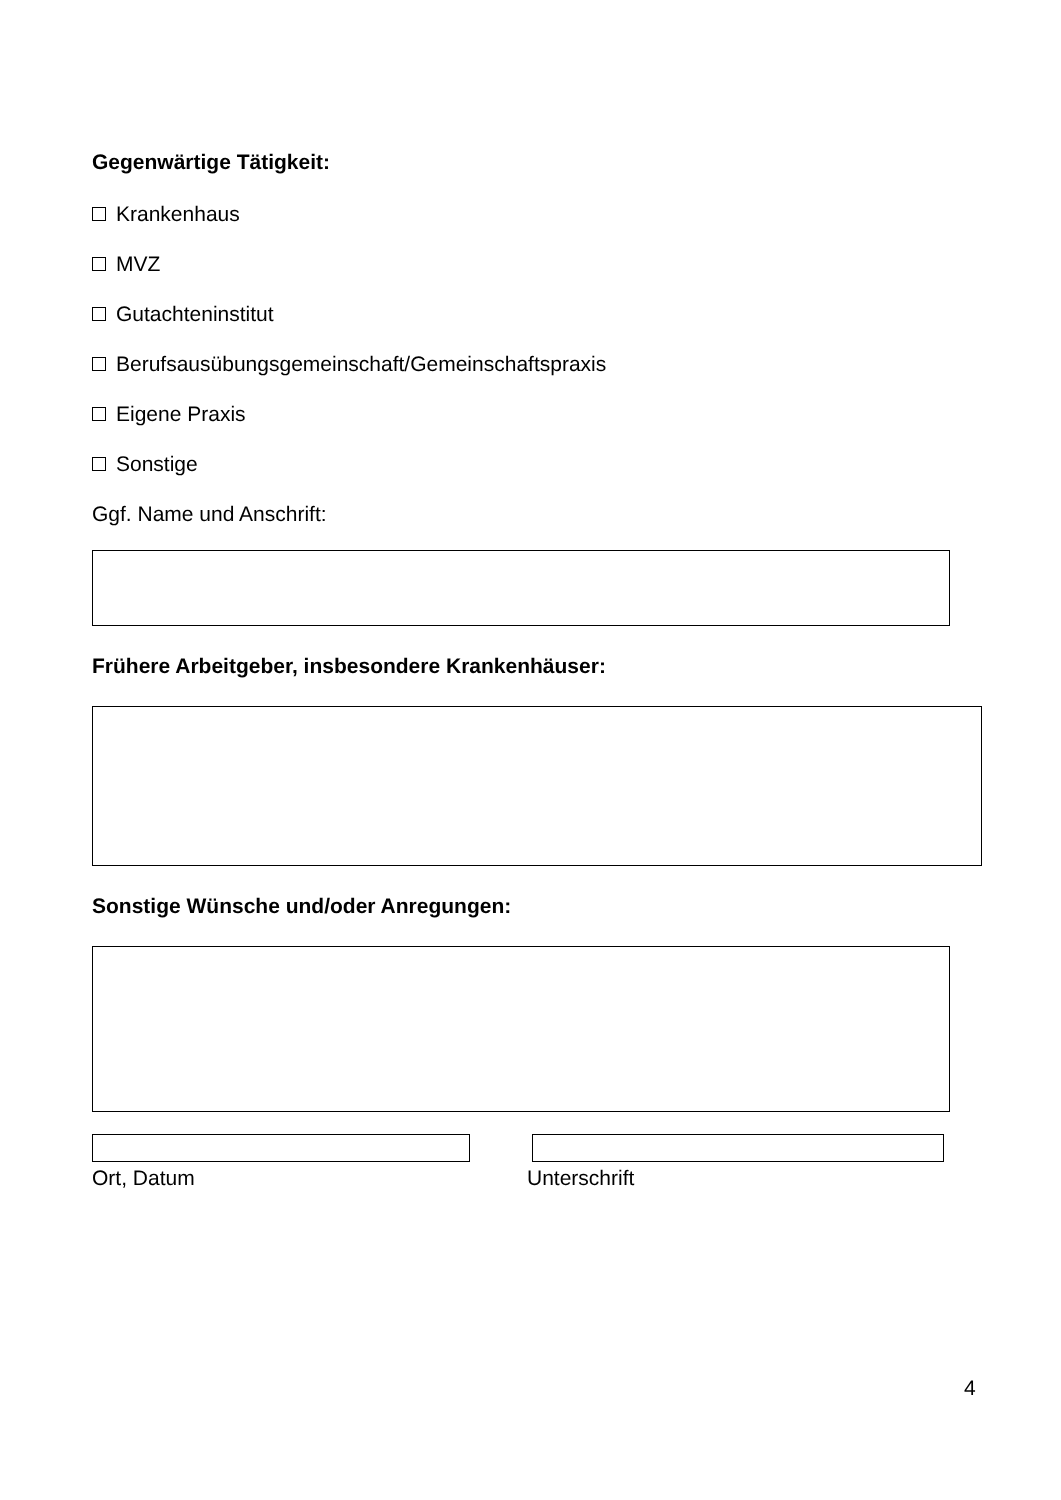Gegenwärtige Tätigkeit:
Krankenhaus
MVZ
Gutachteninstitut
Berufsausübungsgemeinschaft/Gemeinschaftspraxis
Eigene Praxis
Sonstige
Ggf. Name und Anschrift:
Frühere Arbeitgeber, insbesondere Krankenhäuser:
Sonstige Wünsche und/oder Anregungen:
Ort, Datum Unterschrift
4